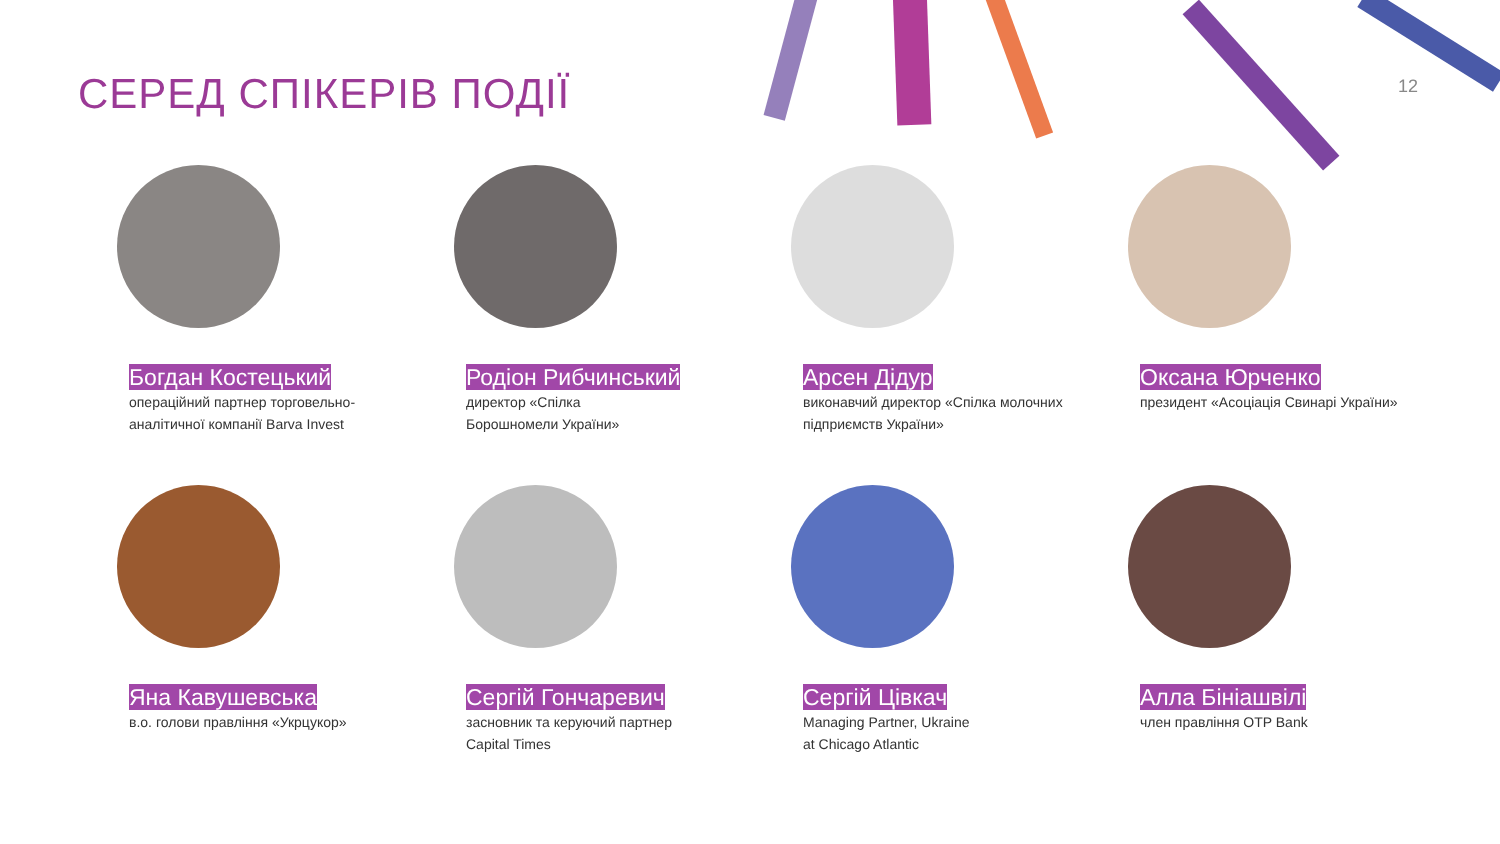СЕРЕД СПІКЕРІВ ПОДІЇ 12
Богдан Костецький,
операційний партнер торговельно-
аналітичної компанії Barva Invest
Родіон Рибчинський,
директор «Спілка
Борошномели України»
Арсен Дідур,
виконавчий директор «Спілка молочних
підприємств України»
Оксана Юрченко,
президент «Асоціація Свинарі України»
Яна Кавушевська,
в.о. голови правління «Укрцукор»
Сергій Гончаревич,
засновник та керуючий партнер
Capital Times
Сергій Цівкач,
Managing Partner, Ukraine
at Chicago Atlantic
Алла Бініашвілі,
член правління OTP Bank